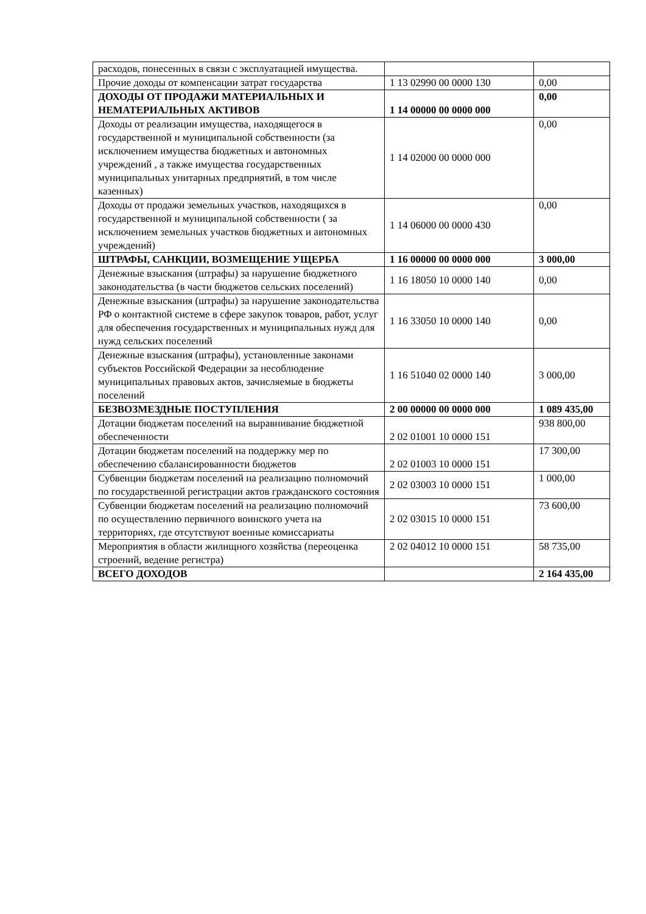| расходов, понесенных в связи с эксплуатацией имущества. | | |
| Прочие доходы от компенсации затрат государства | 1 13 02990 00 0000 130 | 0,00 |
| ДОХОДЫ ОТ ПРОДАЖИ МАТЕРИАЛЬНЫХ И НЕМАТЕРИАЛЬНЫХ АКТИВОВ | 1 14 00000 00 0000 000 | 0,00 |
| Доходы от реализации имущества, находящегося в государственной и муниципальной собственности (за исключением имущества бюджетных и автономных учреждений , а также имущества государственных муниципальных унитарных предприятий, в том числе казенных) | 1 14 02000 00 0000 000 | 0,00 |
| Доходы от продажи земельных участков, находящихся в государственной и муниципальной собственности ( за исключением земельных участков бюджетных и автономных учреждений) | 1 14 06000 00 0000 430 | 0,00 |
| ШТРАФЫ, САНКЦИИ, ВОЗМЕЩЕНИЕ УЩЕРБА | 1 16 00000 00 0000 000 | 3 000,00 |
| Денежные взыскания (штрафы) за нарушение бюджетного законодательства (в части бюджетов сельских поселений) | 1 16 18050 10 0000 140 | 0,00 |
| Денежные взыскания (штрафы) за нарушение законодательства РФ о контактной системе в сфере закупок товаров, работ, услуг для обеспечения государственных и муниципальных нужд для нужд сельских поселений | 1 16 33050 10 0000 140 | 0,00 |
| Денежные взыскания (штрафы), установленные законами субъектов Российской Федерации за несоблюдение муниципальных правовых актов, зачисляемые в бюджеты поселений | 1 16 51040 02 0000 140 | 3 000,00 |
| БЕЗВОЗМЕЗДНЫЕ ПОСТУПЛЕНИЯ | 2 00 00000 00 0000 000 | 1 089 435,00 |
| Дотации бюджетам поселений на выравнивание бюджетной обеспеченности | 2 02 01001 10 0000 151 | 938 800,00 |
| Дотации бюджетам поселений на поддержку мер по обеспечению сбалансированности бюджетов | 2 02 01003 10 0000 151 | 17 300,00 |
| Субвенции бюджетам поселений на реализацию полномочий по государственной регистрации актов гражданского состояния | 2 02 03003 10 0000 151 | 1 000,00 |
| Субвенции бюджетам поселений на реализацию полномочий по осуществлению первичного воинского учета на территориях, где отсутствуют военные комиссариаты | 2 02 03015 10 0000 151 | 73 600,00 |
| Мероприятия в области жилищного хозяйства (переоценка строений, ведение регистра) | 2 02 04012 10 0000 151 | 58 735,00 |
| ВСЕГО ДОХОДОВ | | 2 164 435,00 |